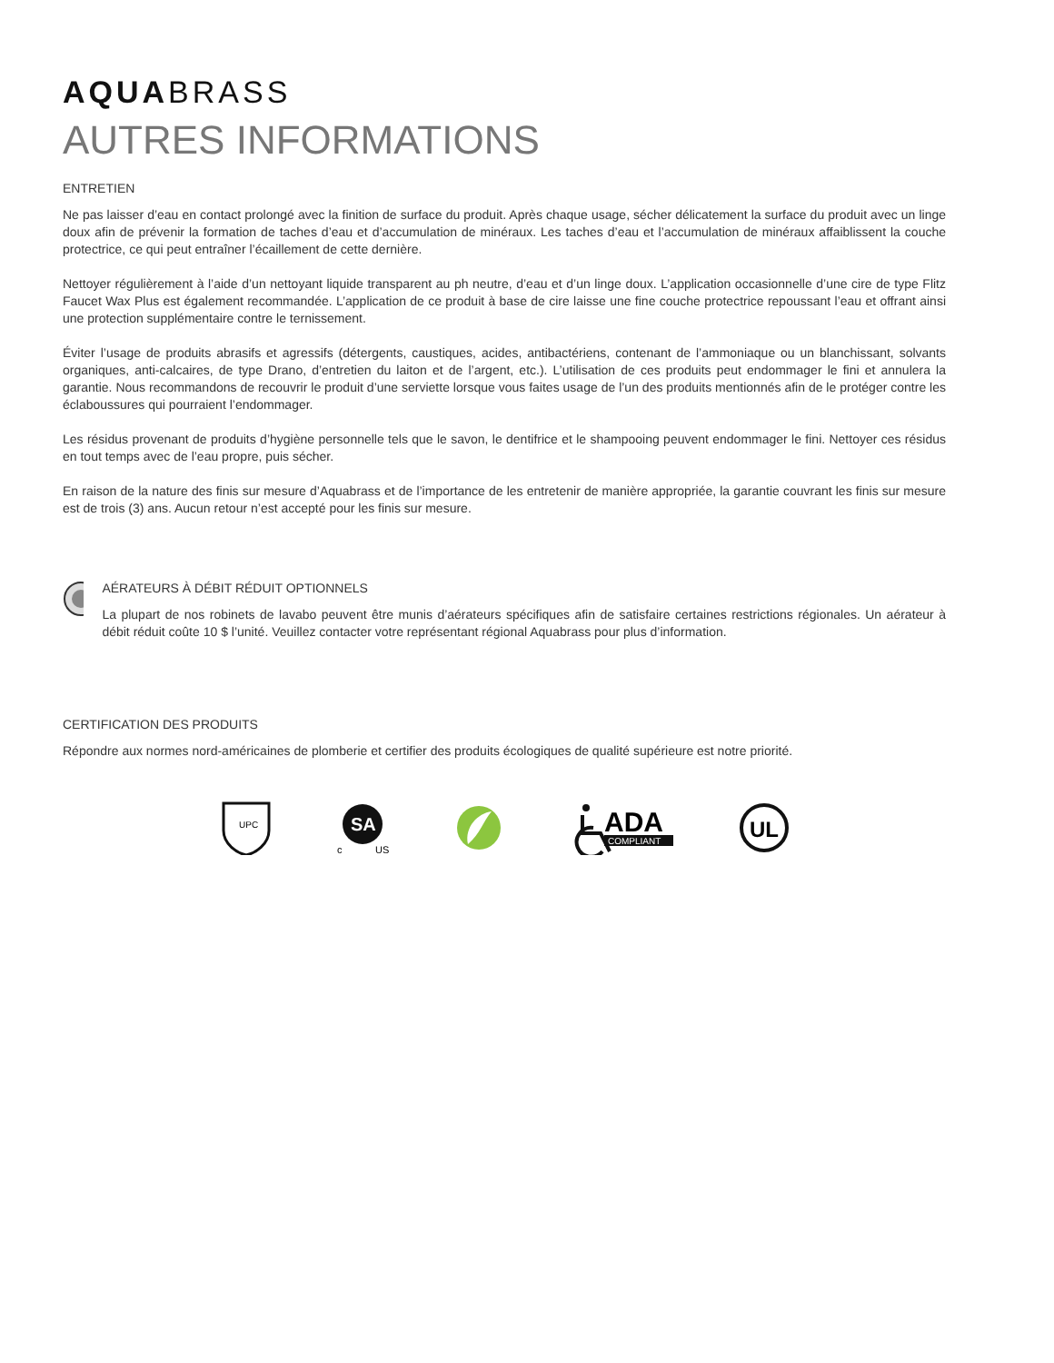AQUABRASS
AUTRES INFORMATIONS
ENTRETIEN
Ne pas laisser d’eau en contact prolongé avec la finition de surface du produit. Après chaque usage, sécher délicatement la surface du produit avec un linge doux afin de prévenir la formation de taches d’eau et d’accumulation de minéraux. Les taches d’eau et l’accumulation de minéraux affaiblissent la couche protectrice, ce qui peut entraîner l’écaillement de cette dernière.
Nettoyer régulièrement à l’aide d’un nettoyant liquide transparent au ph neutre, d’eau et d’un linge doux. L’application occasionnelle d’une cire de type Flitz Faucet Wax Plus est également recommandée. L’application de ce produit à base de cire laisse une fine couche protectrice repoussant l’eau et offrant ainsi une protection supplémentaire contre le ternissement.
Éviter l’usage de produits abrasifs et agressifs (détergents, caustiques, acides, antibactériens, contenant de l’ammoniaque ou un blanchissant, solvants organiques, anti-calcaires, de type Drano, d’entretien du laiton et de l’argent, etc.). L’utilisation de ces produits peut endommager le fini et annulera la garantie. Nous recommandons de recouvrir le produit d’une serviette lorsque vous faites usage de l’un des produits mentionnés afin de le protéger contre les éclaboussures qui pourraient l’endommager.
Les résidus provenant de produits d’hygiène personnelle tels que le savon, le dentifrice et le shampooing peuvent endommager le fini. Nettoyer ces résidus en tout temps avec de l’eau propre, puis sécher.
En raison de la nature des finis sur mesure d’Aquabrass et de l’importance de les entretenir de manière appropriée, la garantie couvrant les finis sur mesure est de trois (3) ans. Aucun retour n’est accepté pour les finis sur mesure.
AÉRATEURS À DÉBIT RÉDUIT OPTIONNELS
La plupart de nos robinets de lavabo peuvent être munis d’aérateurs spécifiques afin de satisfaire certaines restrictions régionales. Un aérateur à débit réduit coûte 10 $ l’unité. Veuillez contacter votre représentant régional Aquabrass pour plus d’information.
CERTIFICATION DES PRODUITS
Répondre aux normes nord-américaines de plomberie et certifier des produits écologiques de qualité supérieure est notre priorité.
UPC
SA
c
US
ADA
COMPLIANT
UL